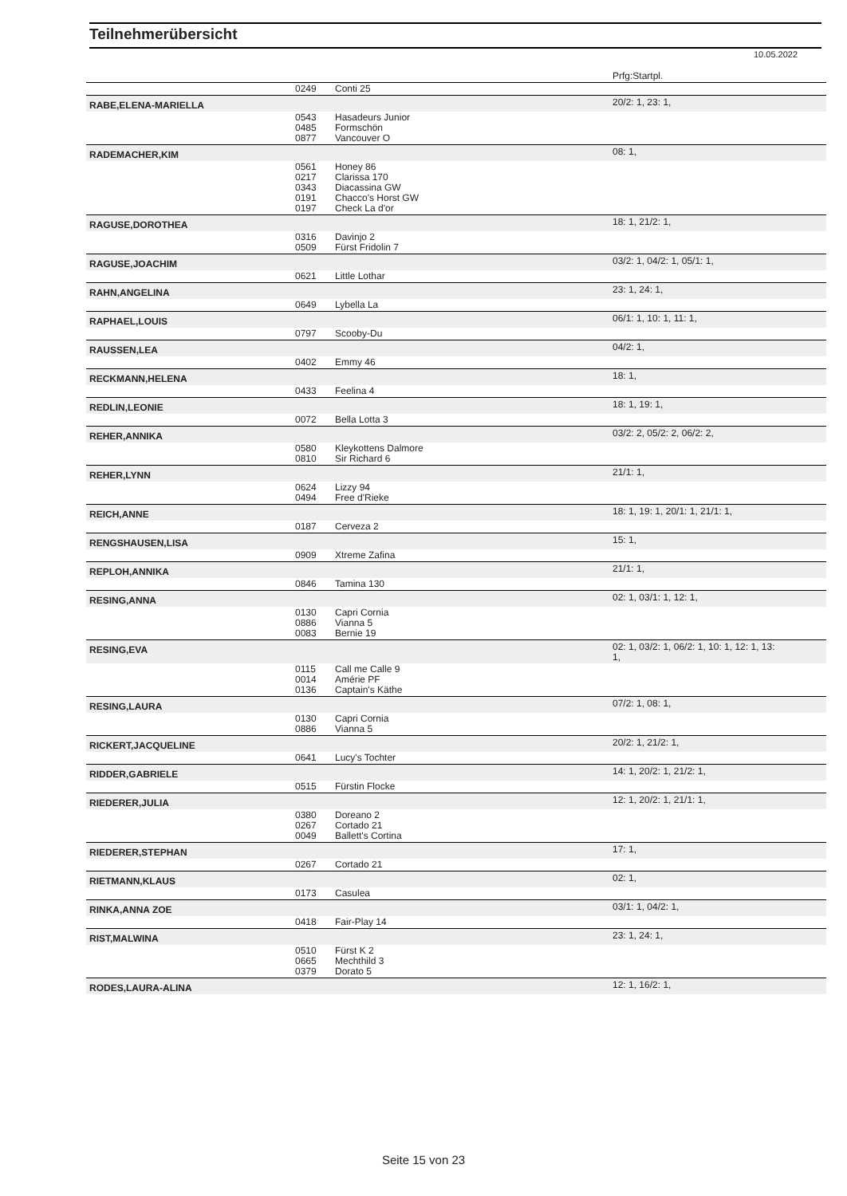Teilnehmerübersicht
10.05.2022
| | | | Prfg:Startpl. |
| | 0249 | Conti 25 | |
| RABE,ELENA-MARIELLA | | | 20/2: 1, 23: 1, |
| | 0543 0485 0877 | Hasadeurs Junior Formschön Vancouver O | |
| RADEMACHER,KIM | | | 08: 1, |
| | 0561 0217 0343 0191 0197 | Honey 86 Clarissa 170 Diacassina GW Chacco's Horst GW Check La d'or | |
| RAGUSE,DOROTHEA | | | 18: 1, 21/2: 1, |
| | 0316 0509 | Davinjo 2 Fürst Fridolin 7 | |
| RAGUSE,JOACHIM | | | 03/2: 1, 04/2: 1, 05/1: 1, |
| | 0621 | Little Lothar | |
| RAHN,ANGELINA | | | 23: 1, 24: 1, |
| | 0649 | Lybella La | |
| RAPHAEL,LOUIS | | | 06/1: 1, 10: 1, 11: 1, |
| | 0797 | Scooby-Du | |
| RAUSSEN,LEA | | | 04/2: 1, |
| | 0402 | Emmy 46 | |
| RECKMANN,HELENA | | | 18: 1, |
| | 0433 | Feelina 4 | |
| REDLIN,LEONIE | | | 18: 1, 19: 1, |
| | 0072 | Bella Lotta 3 | |
| REHER,ANNIKA | | | 03/2: 2, 05/2: 2, 06/2: 2, |
| | 0580 0810 | Kleykottens Dalmore Sir Richard 6 | |
| REHER,LYNN | | | 21/1: 1, |
| | 0624 0494 | Lizzy 94 Free d'Rieke | |
| REICH,ANNE | | | 18: 1, 19: 1, 20/1: 1, 21/1: 1, |
| | 0187 | Cerveza 2 | |
| RENGSHAUSEN,LISA | | | 15: 1, |
| | 0909 | Xtreme Zafina | |
| REPLOH,ANNIKA | | | 21/1: 1, |
| | 0846 | Tamina 130 | |
| RESING,ANNA | | | 02: 1, 03/1: 1, 12: 1, |
| | 0130 0886 0083 | Capri Cornia Vianna 5 Bernie 19 | |
| RESING,EVA | | | 02: 1, 03/2: 1, 06/2: 1, 10: 1, 12: 1, 13: 1, |
| | 0115 0014 0136 | Call me Calle 9 Amérie PF Captain's Käthe | |
| RESING,LAURA | | | 07/2: 1, 08: 1, |
| | 0130 0886 | Capri Cornia Vianna 5 | |
| RICKERT,JACQUELINE | | | 20/2: 1, 21/2: 1, |
| | 0641 | Lucy's Tochter | |
| RIDDER,GABRIELE | | | 14: 1, 20/2: 1, 21/2: 1, |
| | 0515 | Fürstin Flocke | |
| RIEDERER,JULIA | | | 12: 1, 20/2: 1, 21/1: 1, |
| | 0380 0267 0049 | Doreano 2 Cortado 21 Ballett's Cortina | |
| RIEDERER,STEPHAN | | | 17: 1, |
| | 0267 | Cortado 21 | |
| RIETMANN,KLAUS | | | 02: 1, |
| | 0173 | Casulea | |
| RINKA,ANNA ZOE | | | 03/1: 1, 04/2: 1, |
| | 0418 | Fair-Play 14 | |
| RIST,MALWINA | | | 23: 1, 24: 1, |
| | 0510 0665 0379 | Fürst K 2 Mechthild 3 Dorato 5 | |
| RODES,LAURA-ALINA | | | 12: 1, 16/2: 1, |
Seite 15 von 23